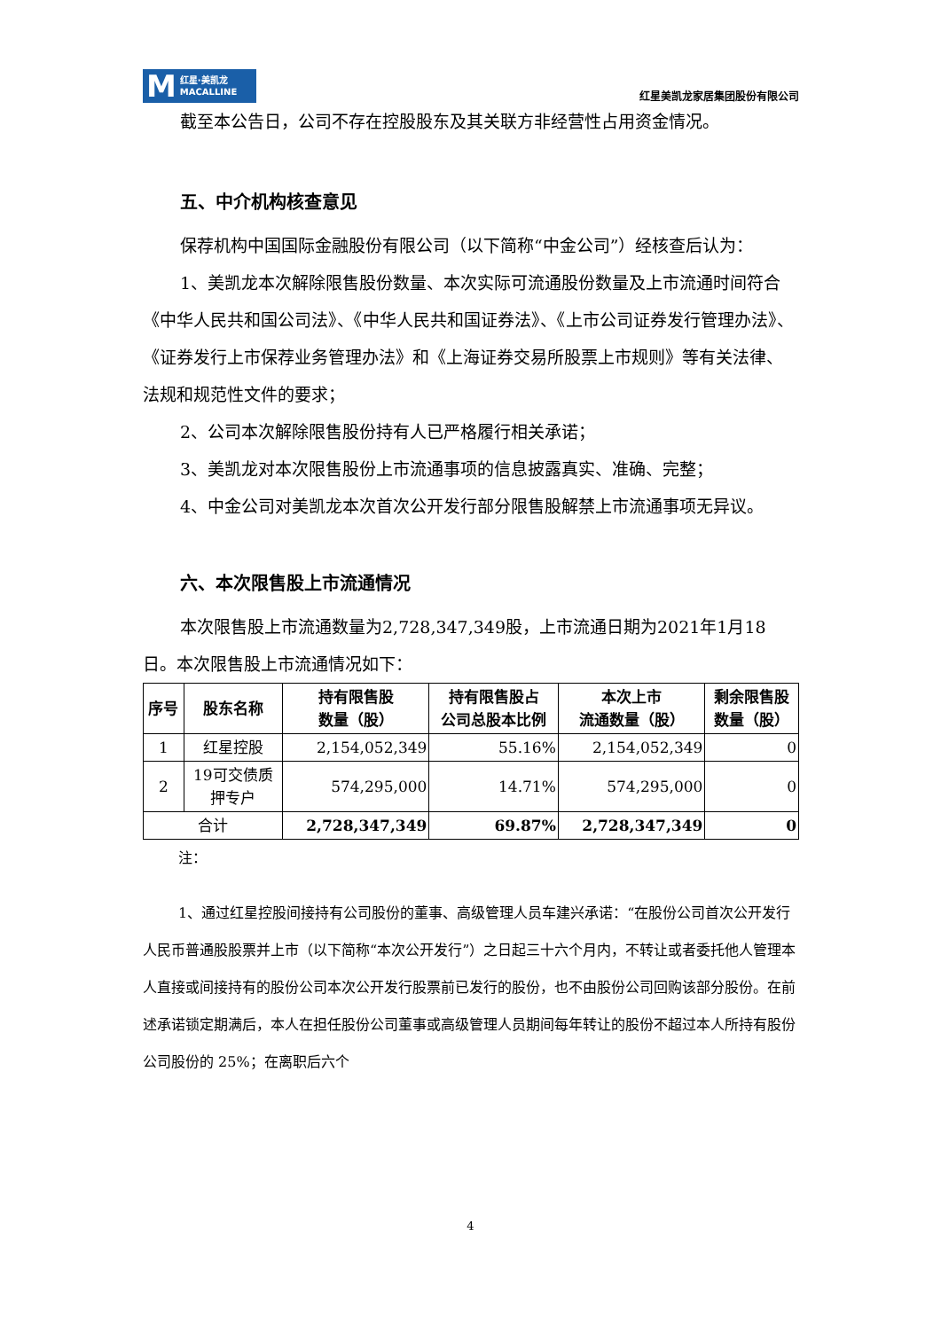M红星·美凯龙
MACALLINE
红星美凯龙家居集团股份有限公司
截至本公告日，公司不存在控股股东及其关联方非经营性占用资金情况。
五、中介机构核查意见
保荐机构中国国际金融股份有限公司（以下简称“中金公司”）经核查后认为：
1、美凯龙本次解除限售股份数量、本次实际可流通股份数量及上市流通时间符合《中华人民共和国公司法》、《中华人民共和国证券法》、《上市公司证券发行管理办法》、《证券发行上市保荐业务管理办法》和《上海证券交易所股票上市规则》等有关法律、法规和规范性文件的要求；
2、公司本次解除限售股份持有人已严格履行相关承诺；
3、美凯龙对本次限售股份上市流通事项的信息披露真实、准确、完整；
4、中金公司对美凯龙本次首次公开发行部分限售股解禁上市流通事项无异议。
六、本次限售股上市流通情况
本次限售股上市流通数量为2,728,347,349股，上市流通日期为2021年1月18日。本次限售股上市流通情况如下：
| 序号 | 股东名称 | 持有限售股 数量（股） | 持有限售股占 公司总股本比例 | 本次上市 流通数量（股） | 剩余限售股 数量（股） |
| --- | --- | --- | --- | --- | --- |
| 1 | 红星控股 | 2,154,052,349 | 55.16% | 2,154,052,349 | 0 |
| 2 | 19可交债质 押专户 | 574,295,000 | 14.71% | 574,295,000 | 0 |
| 合计 | | 2,728,347,349 | 69.87% | 2,728,347,349 | 0 |
注：
1、通过红星控股间接持有公司股份的董事、高级管理人员车建兴承诺：“在股份公司首次公开发行人民币普通股股票并上市（以下简称“本次公开发行”）之日起三十六个月内，不转让或者委托他人管理本人直接或间接持有的股份公司本次公开发行股票前已发行的股份，也不由股份公司回购该部分股份。在前述承诺锁定期满后，本人在担任股份公司董事或高级管理人员期间每年转让的股份不超过本人所持有股份公司股份的 25%；在离职后六个
4